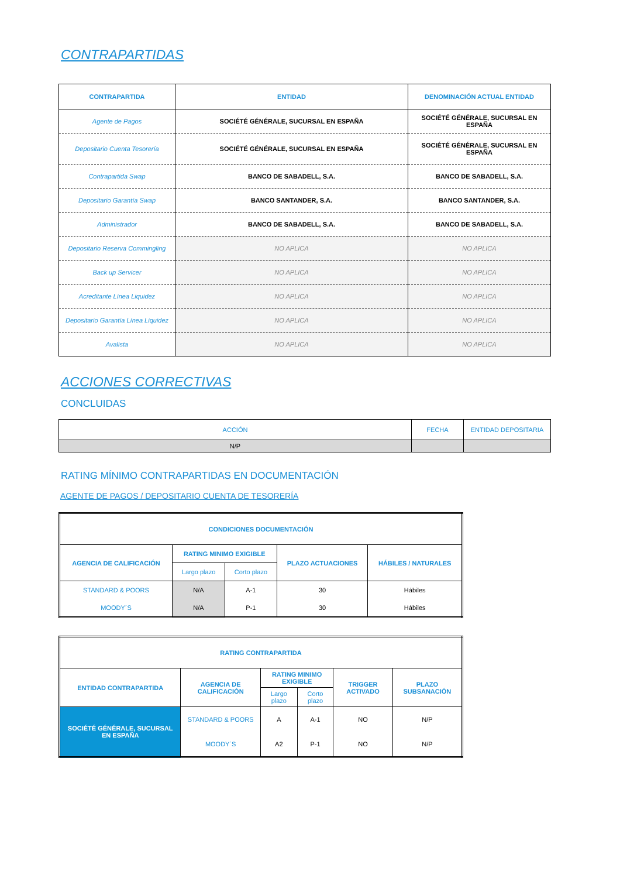CONTRAPARTIDAS
| CONTRAPARTIDA | ENTIDAD | DENOMINACIÓN ACTUAL ENTIDAD |
| --- | --- | --- |
| Agente de Pagos | SOCIÉTÉ GÉNÉRALE, SUCURSAL EN ESPAÑA | SOCIÉTÉ GÉNÉRALE, SUCURSAL EN ESPAÑA |
| Depositario Cuenta Tesorería | SOCIÉTÉ GÉNÉRALE, SUCURSAL EN ESPAÑA | SOCIÉTÉ GÉNÉRALE, SUCURSAL EN ESPAÑA |
| Contrapartida Swap | BANCO DE SABADELL, S.A. | BANCO DE SABADELL, S.A. |
| Depositario Garantía Swap | BANCO SANTANDER, S.A. | BANCO SANTANDER, S.A. |
| Administrador | BANCO DE SABADELL, S.A. | BANCO DE SABADELL, S.A. |
| Depositario Reserva Commingling | NO APLICA | NO APLICA |
| Back up Servicer | NO APLICA | NO APLICA |
| Acreditante Línea Liquidez | NO APLICA | NO APLICA |
| Depositario Garantía Línea Liquidez | NO APLICA | NO APLICA |
| Avalista | NO APLICA | NO APLICA |
ACCIONES CORRECTIVAS
CONCLUIDAS
| ACCIÓN | FECHA | ENTIDAD DEPOSITARIA |
| --- | --- | --- |
| N/P | | |
RATING MÍNIMO CONTRAPARTIDAS EN DOCUMENTACIÓN
AGENTE DE PAGOS / DEPOSITARIO CUENTA DE TESORERÍA
| CONDICIONES DOCUMENTACIÓN | | | | |
| --- | --- | --- | --- | --- |
| AGENCIA DE CALIFICACIÓN | RATING MINIMO EXIGIBLE | | PLAZO ACTUACIONES | HÁBILES / NATURALES |
| | Largo plazo | Corto plazo | | |
| STANDARD & POORS | N/A | A-1 | 30 | Hábiles |
| MOODY´S | N/A | P-1 | 30 | Hábiles |
| RATING CONTRAPARTIDA | | | | | |
| --- | --- | --- | --- | --- | --- |
| ENTIDAD CONTRAPARTIDA | AGENCIA DE CALIFICACIÓN | RATING MINIMO EXIGIBLE | | TRIGGER ACTIVADO | PLAZO SUBSANACIÓN |
| | | Largo plazo | Corto plazo | | |
| SOCIÉTÉ GÉNÉRALE, SUCURSAL EN ESPAÑA | STANDARD & POORS | A | A-1 | NO | N/P |
| | MOODY´S | A2 | P-1 | NO | N/P |